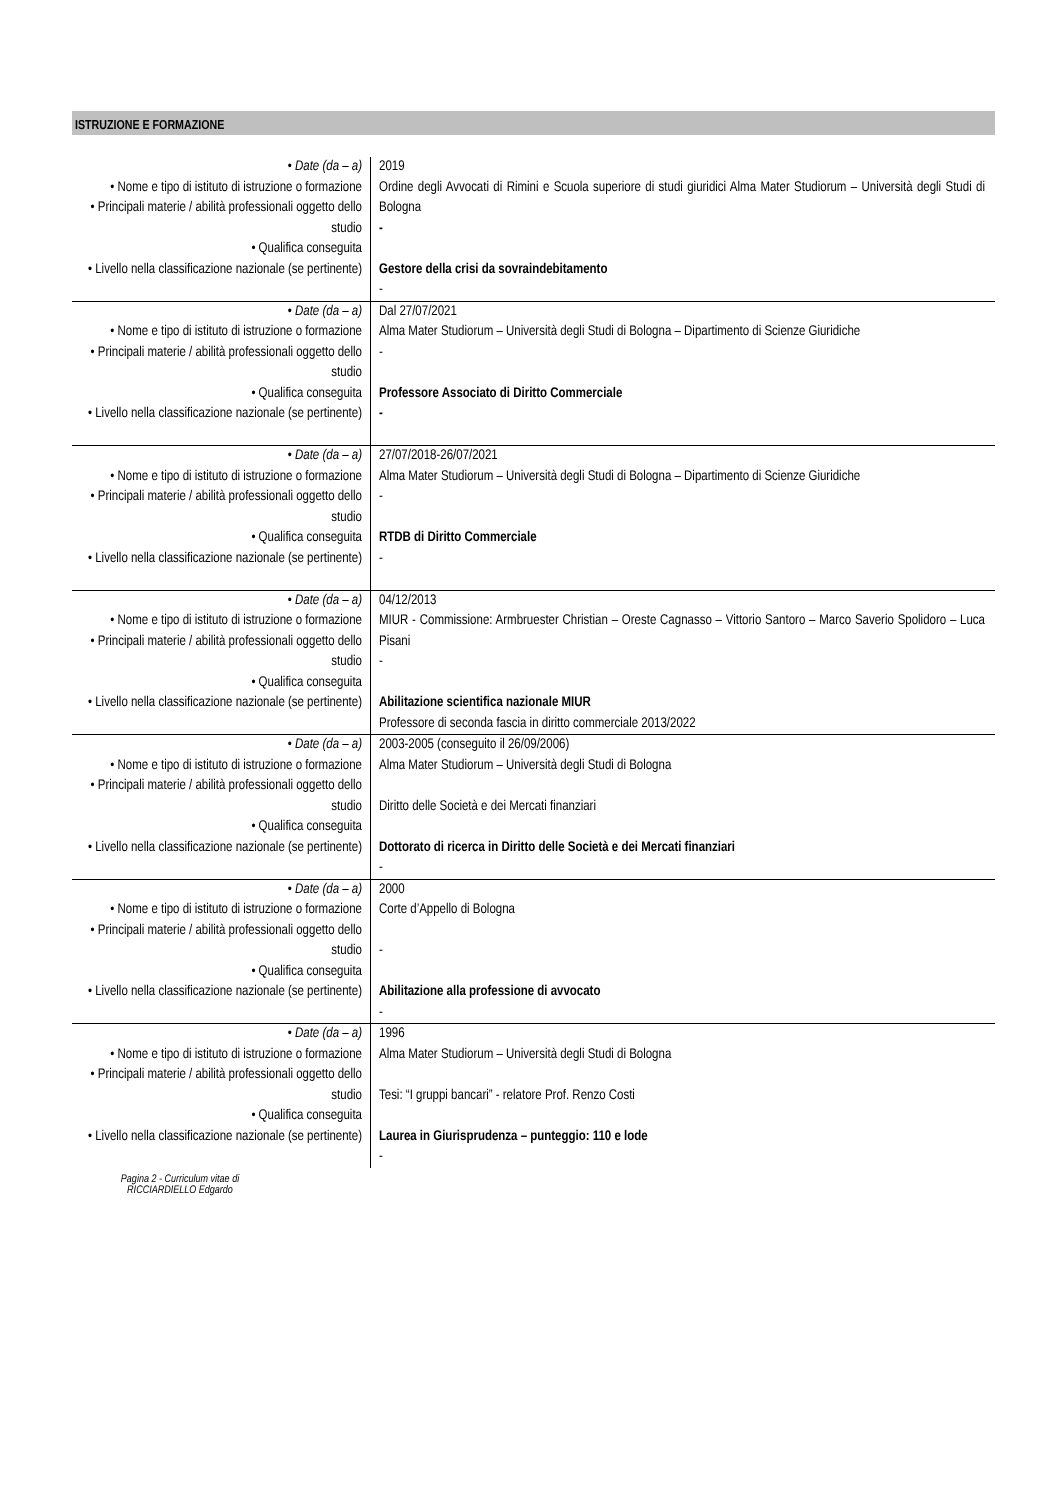ISTRUZIONE E FORMAZIONE
| • Date (da – a) • Nome e tipo di istituto di istruzione o formazione • Principali materie / abilità professionali oggetto dello studio • Qualifica conseguita • Livello nella classificazione nazionale (se pertinente) | 2019 Ordine degli Avvocati di Rimini e Scuola superiore di studi giuridici Alma Mater Studiorum – Università degli Studi di Bologna - Gestore della crisi da sovraindebitamento - |
| • Date (da – a) • Nome e tipo di istituto di istruzione o formazione • Principali materie / abilità professionali oggetto dello studio • Qualifica conseguita • Livello nella classificazione nazionale (se pertinente) | Dal 27/07/2021 Alma Mater Studiorum – Università degli Studi di Bologna – Dipartimento di Scienze Giuridiche - Professore Associato di Diritto Commerciale - |
| • Date (da – a) • Nome e tipo di istituto di istruzione o formazione • Principali materie / abilità professionali oggetto dello studio • Qualifica conseguita • Livello nella classificazione nazionale (se pertinente) | 27/07/2018-26/07/2021 Alma Mater Studiorum – Università degli Studi di Bologna – Dipartimento di Scienze Giuridiche - RTDB di Diritto Commerciale - |
| • Date (da – a) • Nome e tipo di istituto di istruzione o formazione • Principali materie / abilità professionali oggetto dello studio • Qualifica conseguita • Livello nella classificazione nazionale (se pertinente) | 04/12/2013 MIUR - Commissione: Armbruester Christian – Oreste Cagnasso – Vittorio Santoro – Marco Saverio Spolidoro – Luca Pisani - Abilitazione scientifica nazionale MIUR Professore di seconda fascia in diritto commerciale 2013/2022 |
| • Date (da – a) • Nome e tipo di istituto di istruzione o formazione • Principali materie / abilità professionali oggetto dello studio • Qualifica conseguita • Livello nella classificazione nazionale (se pertinente) | 2003-2005 (conseguito il 26/09/2006) Alma Mater Studiorum – Università degli Studi di Bologna Diritto delle Società e dei Mercati finanziari Dottorato di ricerca in Diritto delle Società e dei Mercati finanziari - |
| • Date (da – a) • Nome e tipo di istituto di istruzione o formazione • Principali materie / abilità professionali oggetto dello studio • Qualifica conseguita • Livello nella classificazione nazionale (se pertinente) | 2000 Corte d’Appello di Bologna - Abilitazione alla professione di avvocato - |
| • Date (da – a) • Nome e tipo di istituto di istruzione o formazione • Principali materie / abilità professionali oggetto dello studio • Qualifica conseguita • Livello nella classificazione nazionale (se pertinente) | 1996 Alma Mater Studiorum – Università degli Studi di Bologna Tesi: “I gruppi bancari” - relatore Prof. Renzo Costi Laurea in Giurisprudenza – punteggio: 110 e lode - |
Pagina 2 - Curriculum vitae di
RICCIARDIELLO Edgardo